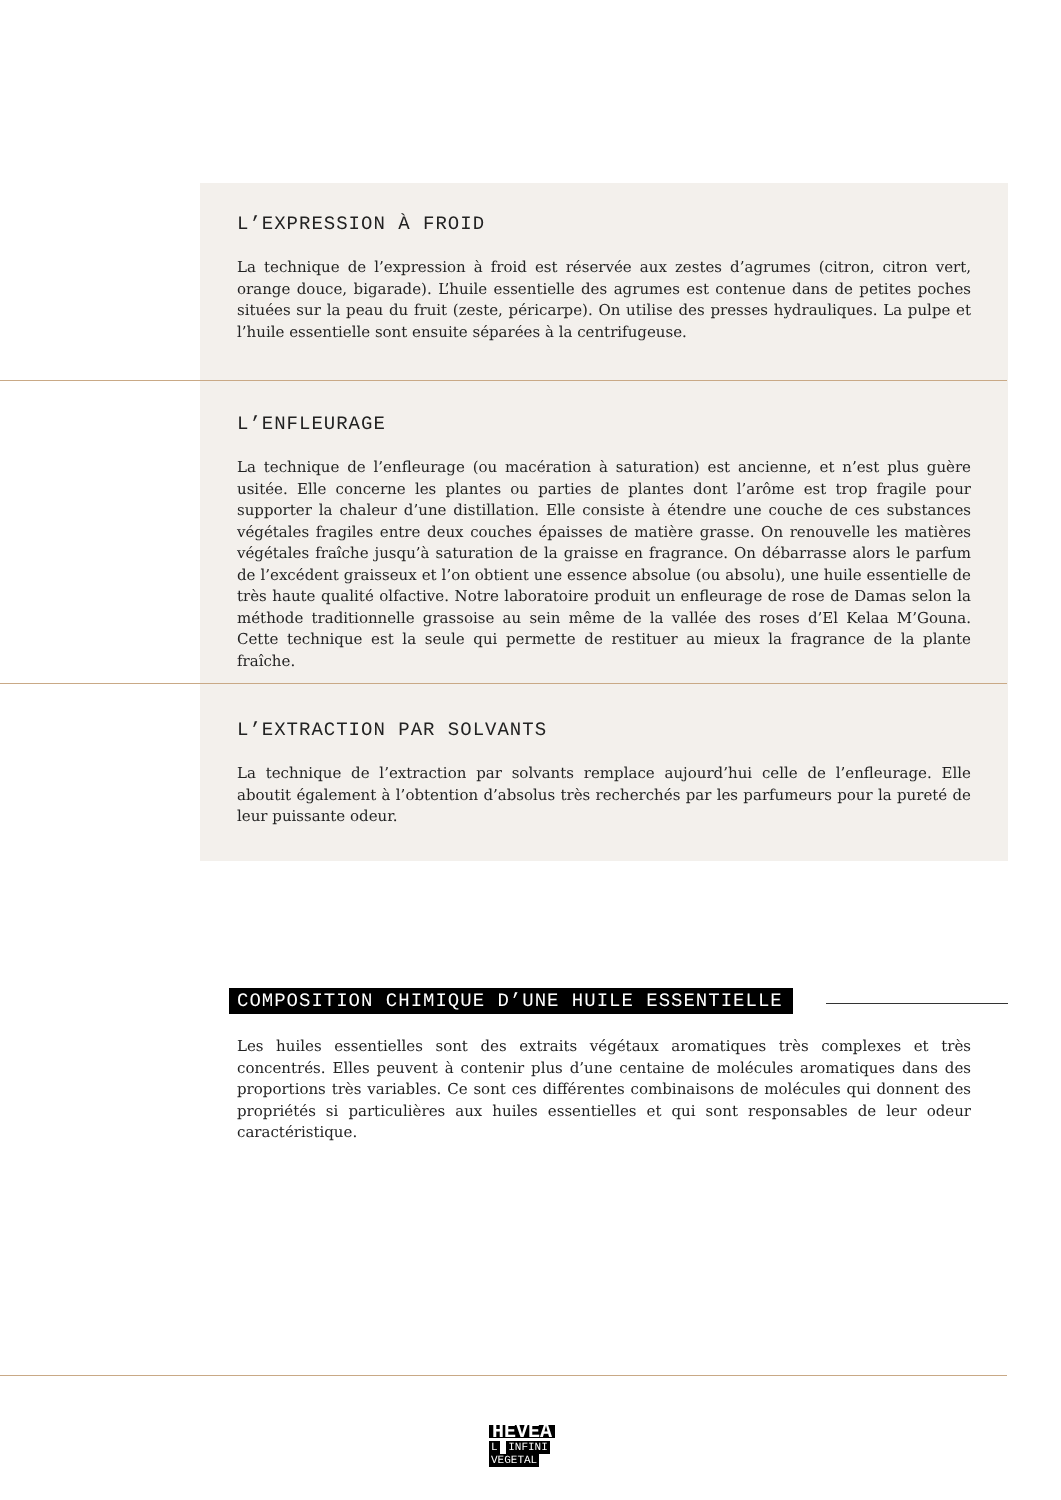L’EXPRESSION À FROID
La technique de l’expression à froid est réservée aux zestes d’agrumes (citron, citron vert, orange douce, bigarade). L’huile essentielle des agrumes est contenue dans de petites poches situées sur la peau du fruit (zeste, péricarpe). On utilise des presses hydrauliques. La pulpe et l’huile essentielle sont ensuite séparées à la centrifugeuse.
L’ENFLEURAGE
La technique de l’enfleurage (ou macération à saturation) est ancienne, et n’est plus guère usitée. Elle concerne les plantes ou parties de plantes dont l’arôme est trop fragile pour supporter la chaleur d’une distillation. Elle consiste à étendre une couche de ces substances végétales fragiles entre deux couches épaisses de matière grasse. On renouvelle les matières végétales fraîche jusqu’à saturation de la graisse en fragrance. On débarrasse alors le parfum de l’excédent graisseux et l’on obtient une essence absolue (ou absolu), une huile essentielle de très haute qualité olfactive. Notre laboratoire produit un enfleurage de rose de Damas selon la méthode traditionnelle grassoise au sein même de la vallée des roses d’El Kelaa M’Gouna. Cette technique est la seule qui permette de restituer au mieux la fragrance de la plante fraîche.
L’EXTRACTION PAR SOLVANTS
La technique de l’extraction par solvants remplace aujourd’hui celle de l’enfleurage. Elle aboutit également à l’obtention d’absolus très recherchés par les parfumeurs pour la pureté de leur puissante odeur.
COMPOSITION CHIMIQUE D’UNE HUILE ESSENTIELLE
Les huiles essentielles sont des extraits végétaux aromatiques très complexes et très concentrés. Elles peuvent à contenir plus d’une centaine de molécules aromatiques dans des proportions très variables. Ce sont ces différentes combinaisons de molécules qui donnent des propriétés si particulières aux huiles essentielles et qui sont responsables de leur odeur caractéristique.
HEVEA
L INFINI
VEGETAL